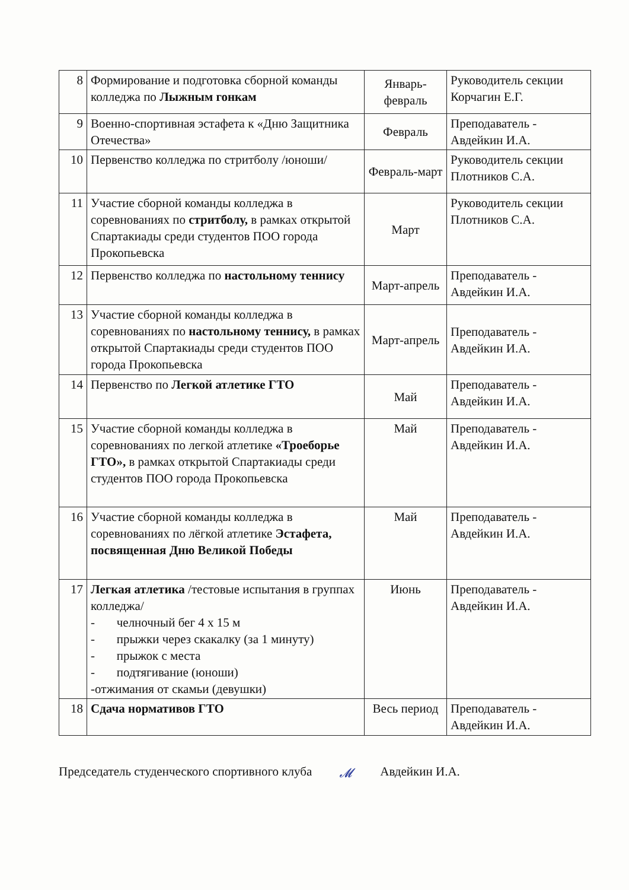| 8 | Формирование и подготовка сборной команды колледжа по Лыжным гонкам | Январь-февраль | Руководитель секции Корчагин Е.Г. |
| 9 | Военно-спортивная эстафета к «Дню Защитника Отечества» | Февраль | Преподаватель - Авдейкин И.А. |
| 10 | Первенство колледжа по стритболу /юноши/ | Февраль-март | Руководитель секции Плотников С.А. |
| 11 | Участие сборной команды колледжа в соревнованиях по стритболу, в рамках открытой Спартакиады среди студентов ПОО города Прокопьевска | Март | Руководитель секции Плотников С.А. |
| 12 | Первенство колледжа по настольному теннису | Март-апрель | Преподаватель - Авдейкин И.А. |
| 13 | Участие сборной команды колледжа в соревнованиях по настольному теннису, в рамках открытой Спартакиады среди студентов ПОО города Прокопьевска | Март-апрель | Преподаватель - Авдейкин И.А. |
| 14 | Первенство по Легкой атлетике ГТО | Май | Преподаватель - Авдейкин И.А. |
| 15 | Участие сборной команды колледжа в соревнованиях по легкой атлетике «Троеборье ГТО», в рамках открытой Спартакиады среди студентов ПОО города Прокопьевска | Май | Преподаватель - Авдейкин И.А. |
| 16 | Участие сборной команды колледжа в соревнованиях по лёгкой атлетике Эстафета, посвященная Дню Великой Победы | Май | Преподаватель - Авдейкин И.А. |
| 17 | Легкая атлетика /тестовые испытания в группах колледжа/ - челночный бег 4 х 15 м - прыжки через скакалку (за 1 минуту) - прыжок с места - подтягивание (юноши) -отжимания от скамьи (девушки) | Июнь | Преподаватель - Авдейкин И.А. |
| 18 | Сдача нормативов ГТО | Весь период | Преподаватель - Авдейкин И.А. |
Председатель студенческого спортивного клуба 𝓜 Авдейкин И.А.